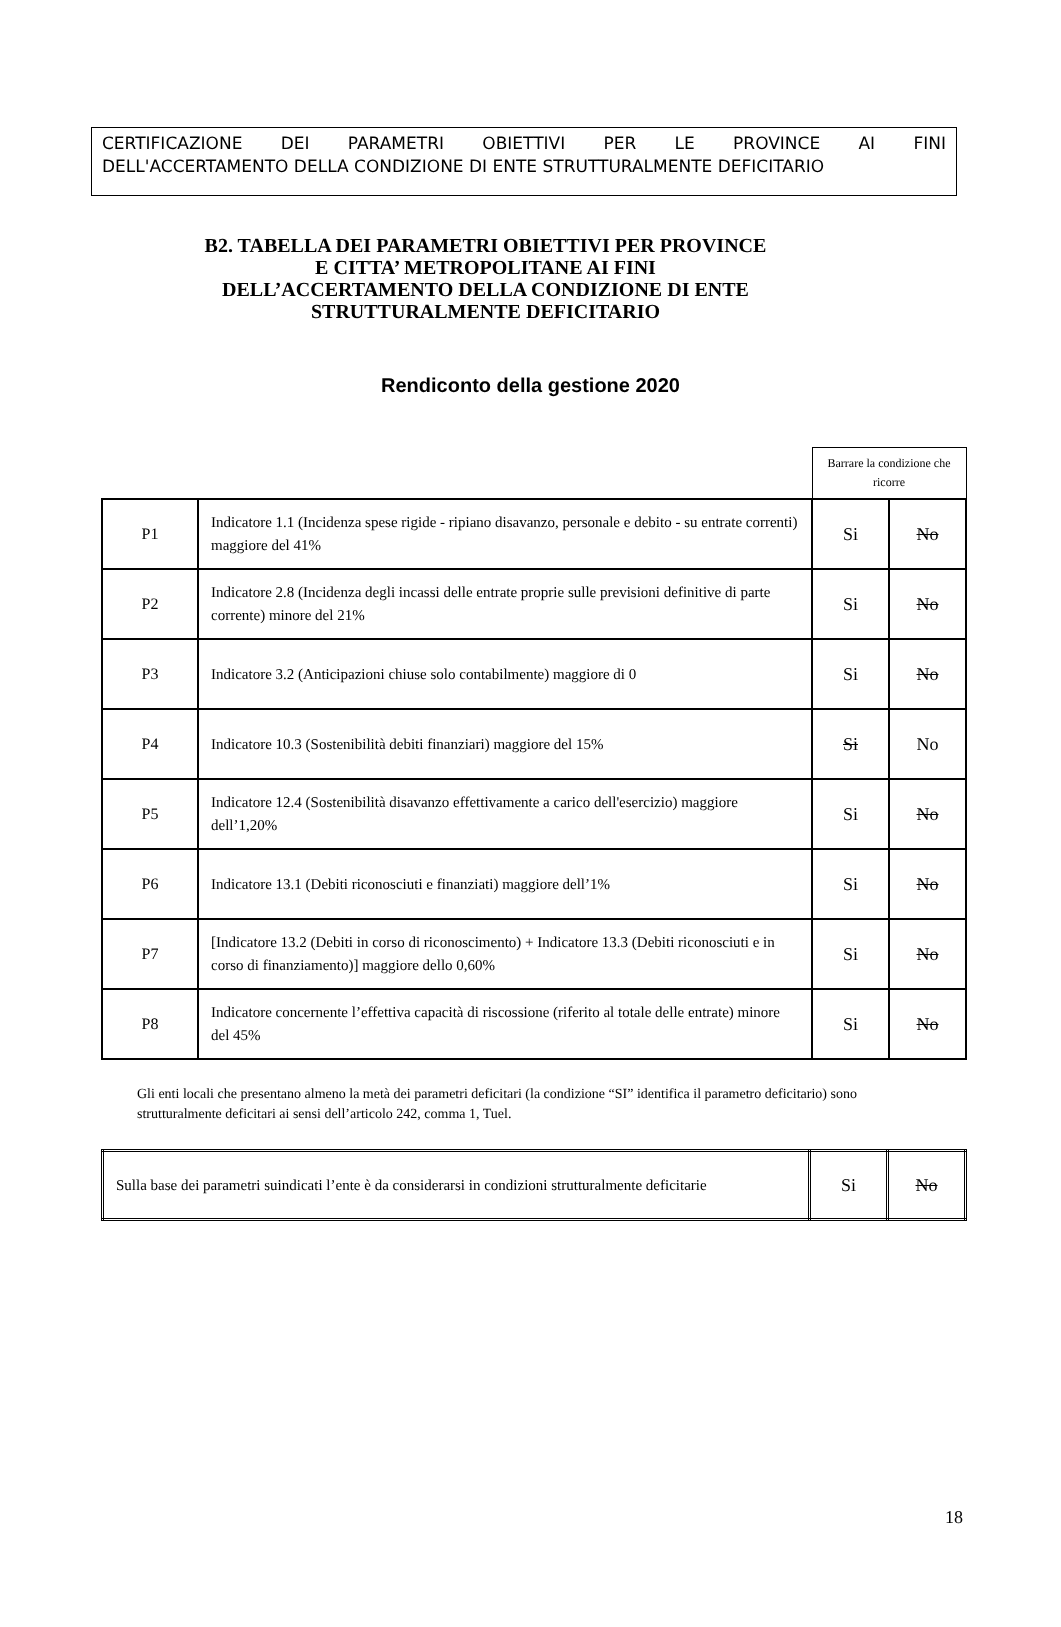CERTIFICAZIONE DEI PARAMETRI OBIETTIVI PER LE PROVINCE AI FINI
DELL'ACCERTAMENTO DELLA CONDIZIONE DI ENTE STRUTTURALMENTE DEFICITARIO
B2. TABELLA DEI PARAMETRI OBIETTIVI PER PROVINCE E CITTA’ METROPOLITANE AI FINI DELL’ACCERTAMENTO DELLA CONDIZIONE DI ENTE STRUTTURALMENTE DEFICITARIO
Rendiconto della gestione 2020
| | | Barrare la condizione che ricorre | |
| P1 | Indicatore 1.1 (Incidenza spese rigide - ripiano disavanzo, personale e debito - su entrate correnti) maggiore del 41% | Si | No |
| P2 | Indicatore 2.8 (Incidenza degli incassi delle entrate proprie sulle previsioni definitive di parte corrente) minore del 21% | Si | No |
| P3 | Indicatore 3.2 (Anticipazioni chiuse solo contabilmente) maggiore di 0 | Si | No |
| P4 | Indicatore 10.3 (Sostenibilità debiti finanziari) maggiore del 15% | Si | No |
| P5 | Indicatore 12.4 (Sostenibilità disavanzo effettivamente a carico dell'esercizio) maggiore dell’1,20% | Si | No |
| P6 | Indicatore 13.1 (Debiti riconosciuti e finanziati) maggiore dell’1% | Si | No |
| P7 | [Indicatore 13.2 (Debiti in corso di riconoscimento) + Indicatore 13.3 (Debiti riconosciuti e in corso di finanziamento)] maggiore dello 0,60% | Si | No |
| P8 | Indicatore concernente l’effettiva capacità di riscossione (riferito al totale delle entrate) minore del 45% | Si | No |
Gli enti locali che presentano almeno la metà dei parametri deficitari (la condizione “SI” identifica il parametro deficitario) sono strutturalmente deficitari ai sensi dell’articolo 242, comma 1, Tuel.
| Sulla base dei parametri suindicati l’ente è da considerarsi in condizioni strutturalmente deficitarie | Si | No |
18